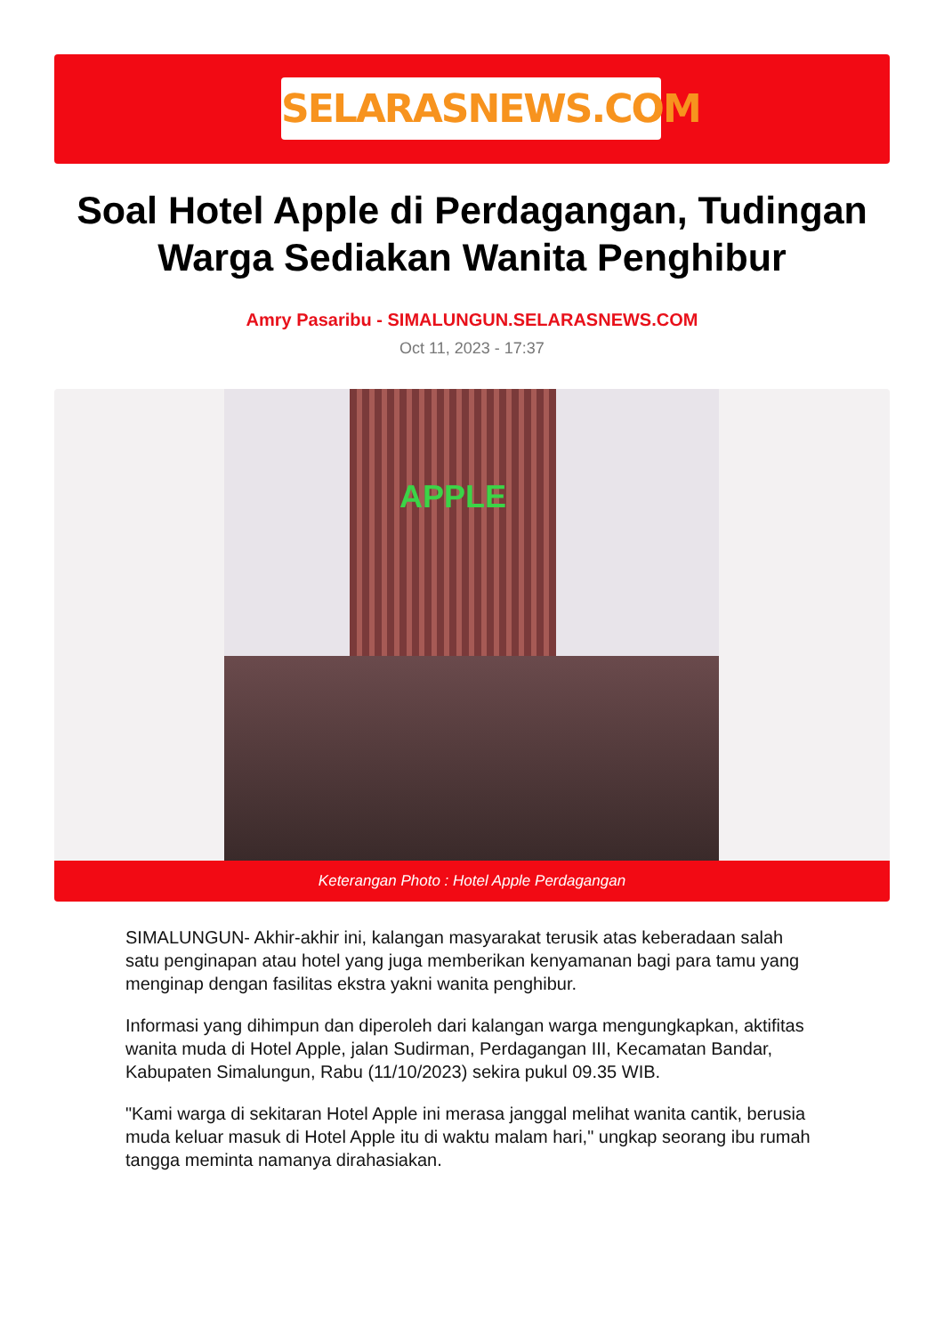SELARASNEWS.COM
Soal Hotel Apple di Perdagangan, Tudingan Warga Sediakan Wanita Penghibur
Amry Pasaribu - SIMALUNGUN.SELARASNEWS.COM
Oct 11, 2023 - 17:37
APPLE
Keterangan Photo : Hotel Apple Perdagangan
SIMALUNGUN- Akhir-akhir ini, kalangan masyarakat terusik atas keberadaan salah satu penginapan atau hotel yang juga memberikan kenyamanan bagi para tamu yang menginap dengan fasilitas ekstra yakni wanita penghibur.
Informasi yang dihimpun dan diperoleh dari kalangan warga mengungkapkan, aktifitas wanita muda di Hotel Apple, jalan Sudirman, Perdagangan III, Kecamatan Bandar, Kabupaten Simalungun, Rabu (11/10/2023) sekira pukul 09.35 WIB.
"Kami warga di sekitaran Hotel Apple ini merasa janggal melihat wanita cantik, berusia muda keluar masuk di Hotel Apple itu di waktu malam hari," ungkap seorang ibu rumah tangga meminta namanya dirahasiakan.